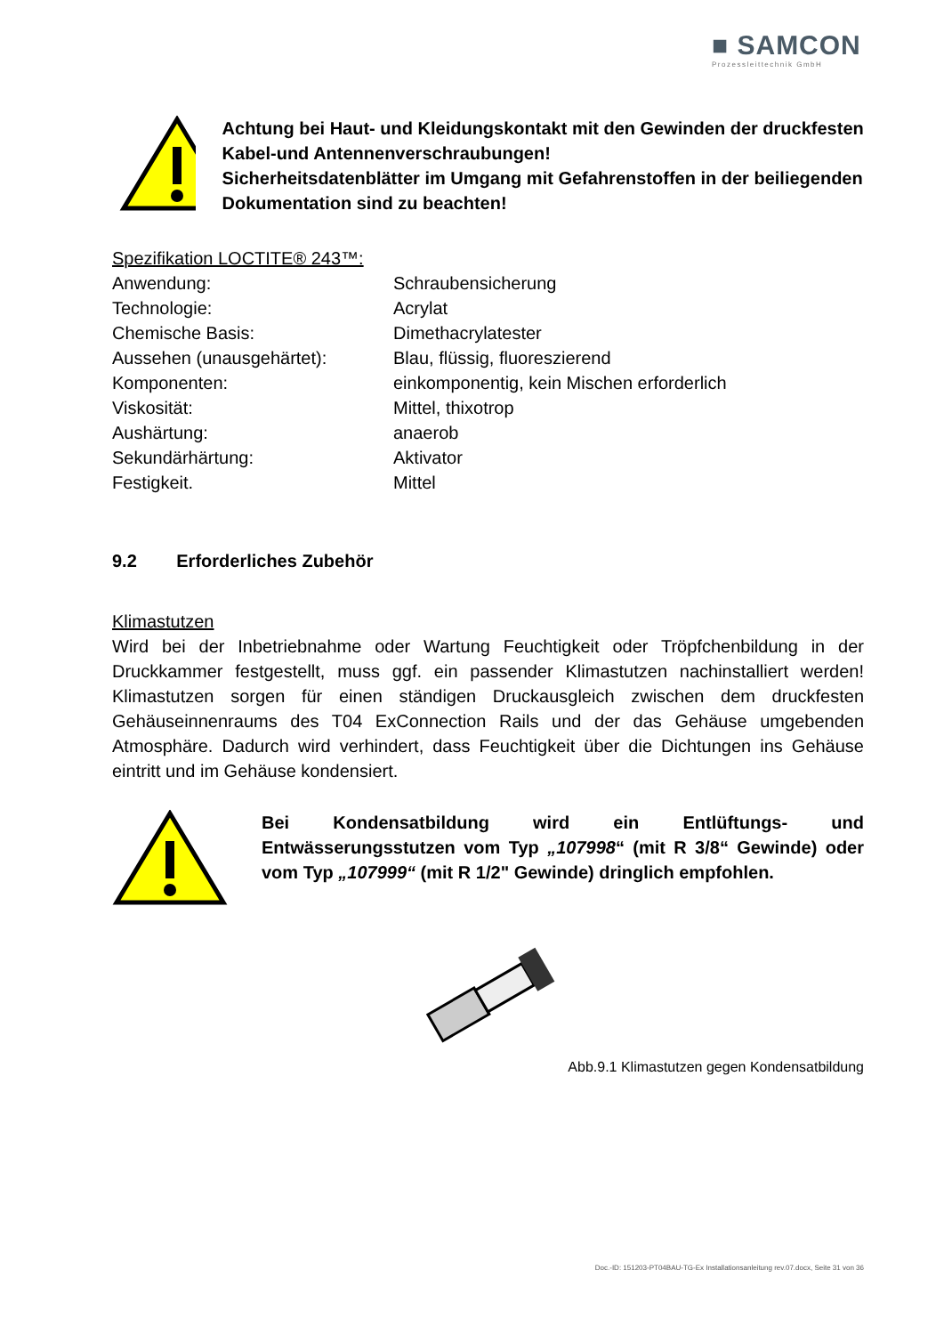■ SAMCON
Prozessleittechnik GmbH
Achtung bei Haut- und Kleidungskontakt mit den Gewinden der druckfesten Kabel-und Antennenverschraubungen!
Sicherheitsdatenblätter im Umgang mit Gefahrenstoffen in der beiliegenden Dokumentation sind zu beachten!
Spezifikation LOCTITE® 243™:
Anwendung:
Schraubensicherung
Technologie:
Acrylat
Chemische Basis:
Dimethacrylatester
Aussehen (unausgehärtet):
Blau, flüssig, fluoreszierend
Komponenten:
einkomponentig, kein Mischen erforderlich
Viskosität:
Mittel, thixotrop
Aushärtung:
anaerob
Sekundärhärtung:
Aktivator
Festigkeit.
Mittel
9.2 Erforderliches Zubehör
Klimastutzen
Wird bei der Inbetriebnahme oder Wartung Feuchtigkeit oder Tröpfchenbildung in der Druckkammer festgestellt, muss ggf. ein passender Klimastutzen nachinstalliert werden! Klimastutzen sorgen für einen ständigen Druckausgleich zwischen dem druckfesten Gehäuseinnenraums des T04 ExConnection Rails und der das Gehäuse umgebenden Atmosphäre. Dadurch wird verhindert, dass Feuchtigkeit über die Dichtungen ins Gehäuse eintritt und im Gehäuse kondensiert.
Bei Kondensatbildung wird ein Entlüftungs- und Entwässerungsstutzen vom Typ „107998“ (mit R 3/8“ Gewinde) oder vom Typ „107999“ (mit R 1/2" Gewinde) dringlich empfohlen.
Abb.9.1 Klimastutzen gegen Kondensatbildung
Doc.-ID: 151203-PT04BAU-TG-Ex Installationsanleitung rev.07.docx, Seite 31 von 36